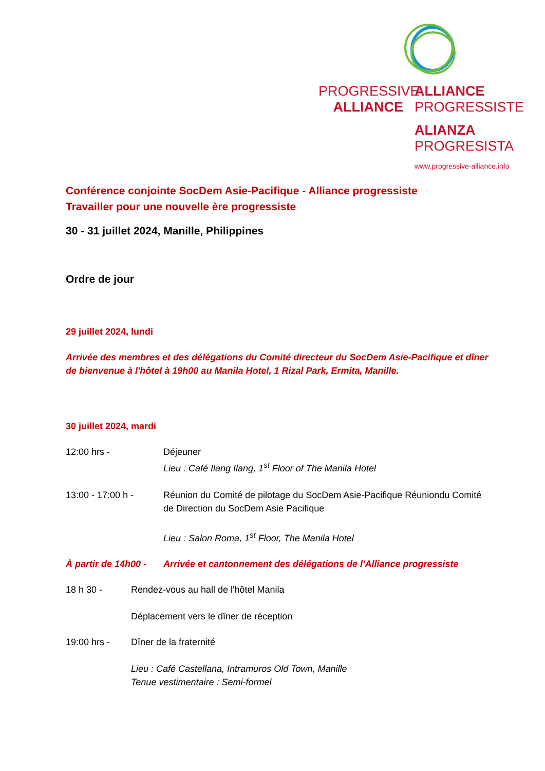PROGRESSIVE
ALLIANCE
ALLIANCE
PROGRESSISTE
ALIANZA
PROGRESISTA
www.progressive-alliance.info
Conférence conjointe SocDem Asie-Pacifique - Alliance progressiste
Travailler pour une nouvelle ère progressiste
30 - 31 juillet 2024, Manille, Philippines
Ordre de jour
29 juillet 2024, lundi
Arrivée des membres et des délégations du Comité directeur du SocDem Asie-Pacifique et dîner de bienvenue à l'hôtel à 19h00 au Manila Hotel, 1 Rizal Park, Ermita, Manille.
30 juillet 2024, mardi
12:00 hrs - Déjeuner
Lieu : Café Ilang Ilang, 1<sup>st</sup> Floor of The Manila Hotel
13:00 - 17:00 h - Réunion du Comité de pilotage du SocDem Asie-Pacifique Réuniondu Comité de Direction du SocDem Asie Pacifique
Lieu : Salon Roma, 1<sup>st</sup> Floor, The Manila Hotel
À partir de 14h00 -
Arrivée et cantonnement des délégations de l'Alliance progressiste
18 h 30 - Rendez-vous au hall de l'hôtel Manila
Déplacement vers le dîner de réception
19:00 hrs - Dîner de la fraternité
Lieu : Café Castellana, Intramuros Old Town, Manille
Tenue vestimentaire : Semi-formel